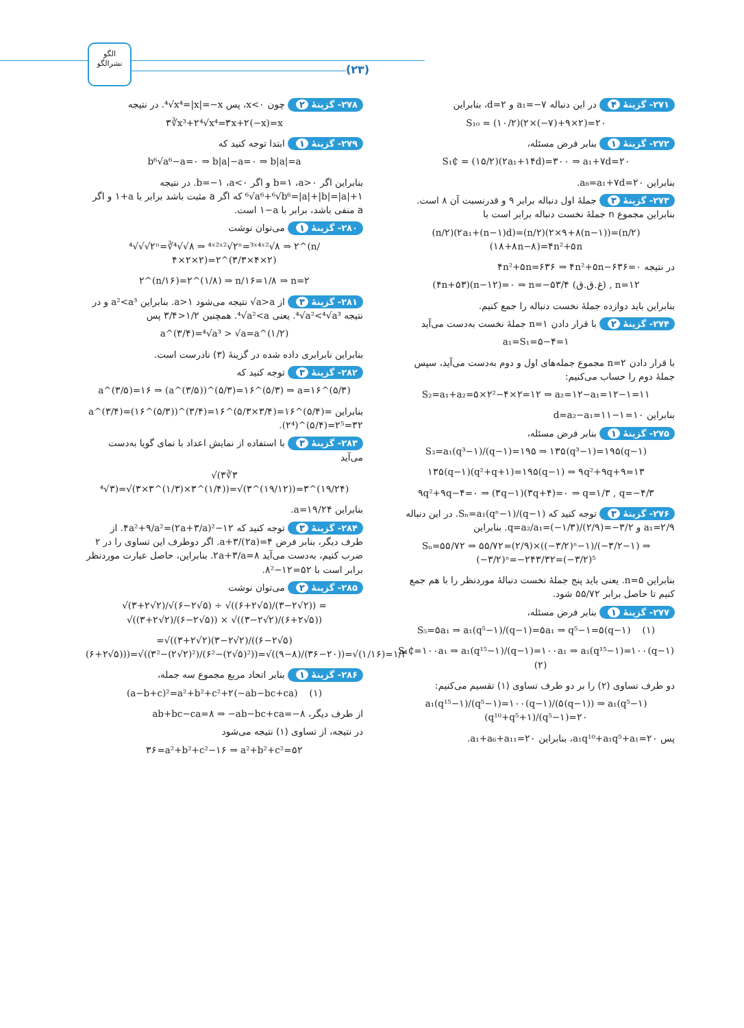الگو
نشرالگو
(۲۳)
۲۷۱- گزینهٔ ۴ در این دنباله a₁=−۷ و d=۲، بنابراین
S₁₀ = (۱۰/۲)(۲×(−۷)+۹×۲)=۲۰
۲۷۲- گزینهٔ ۱ بنابر فرض مسئله،
S₁₵ = (۱۵/۲)(۲a₁+۱۴d)=۳۰۰ ⇒ a₁+۷d=۲۰
بنابراین a₈=a₁+۷d=۲۰.
۲۷۳- گزینهٔ ۳ جملهٔ اول دنباله برابر ۹ و قدرنسبت آن ۸ است. بنابراین مجموع n جملهٔ نخست دنباله برابر است با
(n/۲)(۲a₁+(n−۱)d)=(n/۲)(۲×۹+۸(n−۱))=(n/۲)(۱۸+۸n−۸)=۴n²+۵n
در نتیجه ۴n²+۵n=۶۳۶ ⇒ ۴n²+۵n−۶۳۶=۰
(۴n+۵۳)(n−۱۲)=۰ ⇒ n=−۵۳/۴ (غ.ق.ق) , n=۱۲
بنابراین باید دوازده جملهٔ نخست دنباله را جمع کنیم.
۲۷۴- گزینهٔ ۲ با قرار دادن n=۱ جملهٔ نخست به‌دست می‌آید
a₁=S₁=۵−۴=۱
با قرار دادن n=۲ مجموع جمله‌های اول و دوم به‌دست می‌آید، سپس جملهٔ دوم را حساب می‌کنیم:
S₂=a₁+a₂=۵×۲²−۴×۲=۱۲ ⇒ a₂=۱۲−a₁=۱۲−۱=۱۱
بنابراین d=a₂−a₁=۱۱−۱=۱۰
۲۷۵- گزینهٔ ۱ بنابر فرض مسئله،
S₃=a₁(q³−۱)/(q−۱)=۱۹۵ ⇒ ۱۳۵(q³−۱)=۱۹۵(q−۱)
۱۳۵(q−۱)(q²+q+۱)=۱۹۵(q−۱) ⇒ ۹q²+۹q+۹=۱۳
۹q²+۹q−۴=۰ ⇒ (۳q−۱)(۳q+۴)=۰ ⇒ q=۱/۳ , q=−۴/۳
۲۷۶- گزینهٔ ۳ توجه کنید که Sₙ=a₁(qⁿ−۱)/(q−۱). در این دنباله a₁=۲/۹ و q=a₂/a₁=(−۱/۳)/(۲/۹)=−۳/۲. بنابراین
Sₙ=۵۵/۷۲ ⇒ ۵۵/۷۲=(۲/۹)×((−۳/۲)ⁿ−۱)/(−۳/۲−۱) ⇒ (−۳/۲)ⁿ=−۲۴۳/۳۲=(−۳/۲)⁵
بنابراین n=۵. یعنی باید پنج جملهٔ نخست دنبالهٔ موردنظر را با هم جمع کنیم تا حاصل برابر ۵۵/۷۲ شود.
۲۷۷- گزینهٔ ۱ بنابر فرض مسئله،
S₅=۵a₁ ⇒ a₁(q⁵−۱)/(q−۱)=۵a₁ ⇒ q⁵−۱=۵(q−۱) (۱)
S₁₵=۱۰۰a₁ ⇒ a₁(q¹⁵−۱)/(q−۱)=۱۰۰a₁ ⇒ a₁(q¹⁵−۱)=۱۰۰(q−۱) (۲)
دو طرف تساوی (۲) را بر دو طرف تساوی (۱) تقسیم می‌کنیم:
a₁(q¹⁵−۱)/(q⁵−۱)=۱۰۰(q−۱)/(۵(q−۱)) ⇒ a₁(q⁵−۱)(q¹⁰+q⁵+۱)/(q⁵−۱)=۲۰
پس a₁q¹⁰+a₁q⁵+a₁=۲۰، بنابراین a₁+a₆+a₁₁=۲۰.
۲۷۸- گزینهٔ ۲ چون x<۰، پس ⁴√x⁴=|x|=−x. در نتیجه
۳∛x³+۲⁴√x⁴=۳x+۲(−x)=x
۲۷۹- گزینهٔ ۱ ابتدا توجه کنید که
b⁶√a⁶−a=۰ ⇒ b|a|−a=۰ ⇒ b|a|=a
بنابراین اگر a>۰، b=۱ و اگر a<۰، b=−۱. در نتیجه ⁶√a⁶+⁶√b⁶=|a|+|b|=|a|+۱ که اگر a مثبت باشد برابر با ۱+a و اگر a منفی باشد، برابر با ۱−a است.
۲۸۰- گزینهٔ ۱ می‌توان نوشت
⁴√√√۲ⁿ=∛⁴√√۸ ⇒ ⁴ˣ²ˣ²√۲ⁿ=³ˣ⁴ˣ²√۸ ⇒ ۲^(n/۴×۲×۲)=۲^(۳/۳×۴×۲)
۲^(n/۱۶)=۲^(۱/۸) ⇒ n/۱۶=۱/۸ ⇒ n=۲
۲۸۱- گزینهٔ ۳ از √a>a نتیجه می‌شود a>۱. بنابراین a²<a³ و در نتیجه ⁴√a²<⁴√a³. یعنی ⁴√a²<a. همچنین ۳/۴>۱/۲ پس
a^(۳/۴)=⁴√a³ > √a=a^(۱/۲)
بنابراین نابرابری داده شده در گزینهٔ (۳) نادرست است.
۲۸۲- گزینهٔ ۳ توجه کنید که
a^(۳/۵)=۱۶ ⇒ (a^(۳/۵))^(۵/۳)=۱۶^(۵/۳) ⇒ a=۱۶^(۵/۳)
بنابراین a^(۳/۴)=(۱۶^(۵/۳))^(۳/۴)=۱۶^(۵/۳×۳/۴)=۱۶^(۵/۴)=(۲⁴)^(۵/۴)=۲⁵=۳۲.
۲۸۳- گزینهٔ ۳ با استفاده از نمایش اعداد با نمای گویا به‌دست می‌آید
√(۳∛۳ ⁴√۳)=√(۳×۳^(۱/۳)×۳^(۱/۴))=√(۳^(۱۹/۱۲))=۳^(۱۹/۲۴)
بنابراین a=۱۹/۲۴.
۲۸۴- گزینهٔ ۳ توجه کنید که ۴a²+۹/a²=(۲a+۳/a)²−۱۲. از طرف دیگر، بنابر فرض a+۳/(۲a)=۴. اگر دوطرف این تساوی را در ۲ ضرب کنیم، به‌دست می‌آید ۲a+۳/a=۸. بنابراین، حاصل عبارت موردنظر برابر است با ۸²−۱۲=۵۲.
۲۸۵- گزینهٔ ۲ می‌توان نوشت
√(۳+۲√۲)/√(۶−۲√۵) ÷ √((۶+۲√۵)/(۳−۲√۲)) = √((۳+۲√۲)/(۶−۲√۵)) × √((۳−۲√۲)/(۶+۲√۵))
=√((۳+۲√۲)(۳−۲√۲)/((۶−۲√۵)(۶+۲√۵)))=√((۳²−(۲√۲)²)/(۶²−(۲√۵)²))=√((۹−۸)/(۳۶−۲۰))=√(۱/۱۶)=۱/۴
۲۸۶- گزینهٔ ۱ بنابر اتحاد مربع مجموع سه جمله،
(a−b+c)²=a²+b²+c²+۲(−ab−bc+ca) (۱)
از طرف دیگر، ab+bc−ca=۸ ⇒ −ab−bc+ca=−۸
در نتیجه، از تساوی (۱) نتیجه می‌شود
۳۶=a²+b²+c²−۱۶ ⇒ a²+b²+c²=۵۲